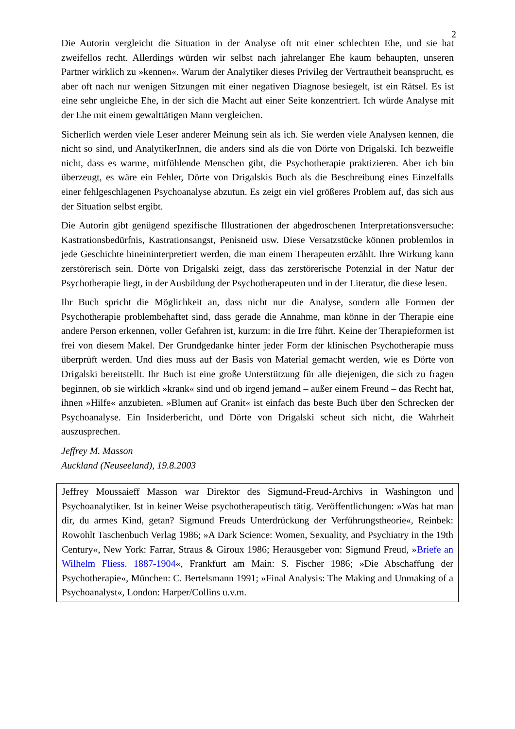2
Die Autorin vergleicht die Situation in der Analyse oft mit einer schlechten Ehe, und sie hat zweifellos recht. Allerdings würden wir selbst nach jahrelanger Ehe kaum behaupten, unseren Partner wirklich zu »kennen«. Warum der Analytiker dieses Privileg der Vertrautheit beansprucht, es aber oft nach nur wenigen Sitzungen mit einer negativen Diagnose besiegelt, ist ein Rätsel. Es ist eine sehr ungleiche Ehe, in der sich die Macht auf einer Seite konzentriert. Ich würde Analyse mit der Ehe mit einem gewalttätigen Mann vergleichen.
Sicherlich werden viele Leser anderer Meinung sein als ich. Sie werden viele Analysen kennen, die nicht so sind, und AnalytikerInnen, die anders sind als die von Dörte von Drigalski. Ich bezweifle nicht, dass es warme, mitfühlende Menschen gibt, die Psychotherapie praktizieren. Aber ich bin überzeugt, es wäre ein Fehler, Dörte von Drigalskis Buch als die Beschreibung eines Einzelfalls einer fehlgeschlagenen Psychoanalyse abzutun. Es zeigt ein viel größeres Problem auf, das sich aus der Situation selbst ergibt.
Die Autorin gibt genügend spezifische Illustrationen der abgedroschenen Interpretationsversuche: Kastrationsbedürfnis, Kastrationsangst, Penisneid usw. Diese Versatzstücke können problemlos in jede Geschichte hineininterpretiert werden, die man einem Therapeuten erzählt. Ihre Wirkung kann zerstörerisch sein. Dörte von Drigalski zeigt, dass das zerstörerische Potenzial in der Natur der Psychotherapie liegt, in der Ausbildung der Psychotherapeuten und in der Literatur, die diese lesen.
Ihr Buch spricht die Möglichkeit an, dass nicht nur die Analyse, sondern alle Formen der Psychotherapie problembehaftet sind, dass gerade die Annahme, man könne in der Therapie eine andere Person erkennen, voller Gefahren ist, kurzum: in die Irre führt. Keine der Therapieformen ist frei von diesem Makel. Der Grundgedanke hinter jeder Form der klinischen Psychotherapie muss überprüft werden. Und dies muss auf der Basis von Material gemacht werden, wie es Dörte von Drigalski bereitstellt. Ihr Buch ist eine große Unterstützung für alle diejenigen, die sich zu fragen beginnen, ob sie wirklich »krank« sind und ob irgend jemand – außer einem Freund – das Recht hat, ihnen »Hilfe« anzubieten. »Blumen auf Granit« ist einfach das beste Buch über den Schrecken der Psychoanalyse. Ein Insiderbericht, und Dörte von Drigalski scheut sich nicht, die Wahrheit auszusprechen.
Jeffrey M. Masson
Auckland (Neuseeland), 19.8.2003
Jeffrey Moussaieff Masson war Direktor des Sigmund-Freud-Archivs in Washington und Psychoanalytiker. Ist in keiner Weise psychotherapeutisch tätig. Veröffentlichungen: »Was hat man dir, du armes Kind, getan? Sigmund Freuds Unterdrückung der Verführungstheorie«, Reinbek: Rowohlt Taschenbuch Verlag 1986; »A Dark Science: Women, Sexuality, and Psychiatry in the 19th Century«, New York: Farrar, Straus & Giroux 1986; Herausgeber von: Sigmund Freud, »Briefe an Wilhelm Fliess. 1887-1904«, Frankfurt am Main: S. Fischer 1986; »Die Abschaffung der Psychotherapie«, München: C. Bertelsmann 1991; »Final Analysis: The Making and Unmaking of a Psychoanalyst«, London: Harper/Collins u.v.m.